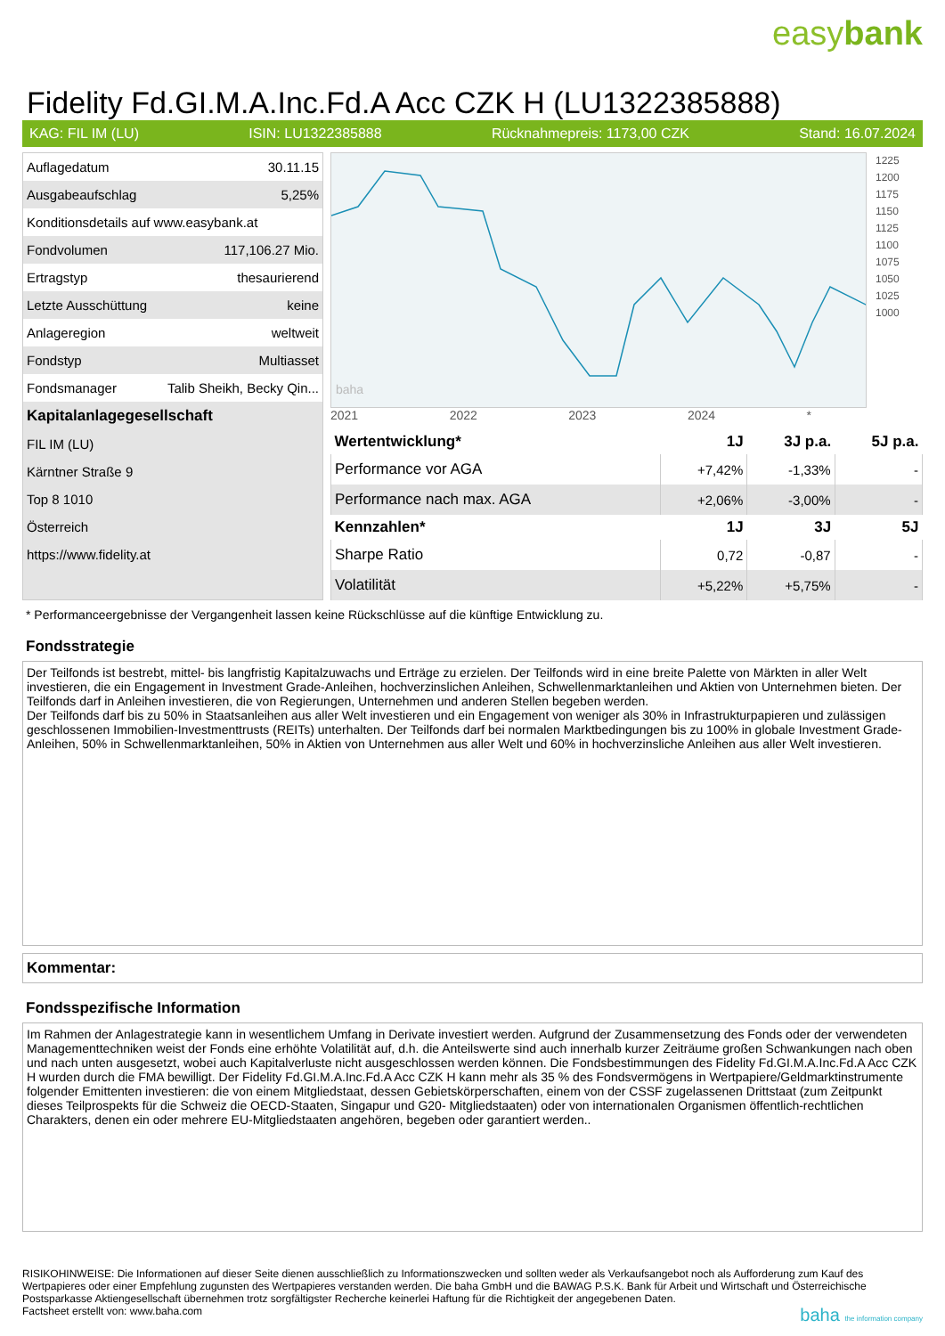easybank
Fidelity Fd.GI.M.A.Inc.Fd.A Acc CZK H (LU1322385888)
KAG: FIL IM (LU) ISIN: LU1322385888 Rücknahmepreis: 1173,00 CZK Stand: 16.07.2024
| Auflagedatum | 30.11.15 |
| Ausgabeaufschlag | 5,25% |
| Konditionsdetails auf www.easybank.at | |
| Fondvolumen | 117,106.27 Mio. |
| Ertragstyp | thesaurierend |
| Letzte Ausschüttung | keine |
| Anlageregion | weltweit |
| Fondstyp | Multiasset |
| Fondsmanager | Talib Sheikh, Becky Qin... |
| Kapitalanlagegesellschaft | |
| FIL IM (LU) | |
| Kärntner Straße 9 | |
| Top 8 1010 | |
| Österreich | |
| https://www.fidelity.at | |
baha
1225
1200
1175
1150
1125
1100
1075
1050
1025
1000
2021 2022 2023 2024 *
| Wertentwicklung* | 1J | 3J p.a. | 5J p.a. |
| --- | --- | --- | --- |
| Performance vor AGA | +7,42% | -1,33% | - |
| Performance nach max. AGA | +2,06% | -3,00% | - |
| Kennzahlen* | 1J | 3J | 5J |
| Sharpe Ratio | 0,72 | -0,87 | - |
| Volatilität | +5,22% | +5,75% | - |
* Performanceergebnisse der Vergangenheit lassen keine Rückschlüsse auf die künftige Entwicklung zu.
Fondsstrategie
Der Teilfonds ist bestrebt, mittel- bis langfristig Kapitalzuwachs und Erträge zu erzielen. Der Teilfonds wird in eine breite Palette von Märkten in aller Welt investieren, die ein Engagement in Investment Grade-Anleihen, hochverzinslichen Anleihen, Schwellenmarktanleihen und Aktien von Unternehmen bieten. Der Teilfonds darf in Anleihen investieren, die von Regierungen, Unternehmen und anderen Stellen begeben werden.
Der Teilfonds darf bis zu 50% in Staatsanleihen aus aller Welt investieren und ein Engagement von weniger als 30% in Infrastrukturpapieren und zulässigen geschlossenen Immobilien-Investmenttrusts (REITs) unterhalten. Der Teilfonds darf bei normalen Marktbedingungen bis zu 100% in globale Investment Grade- Anleihen, 50% in Schwellenmarktanleihen, 50% in Aktien von Unternehmen aus aller Welt und 60% in hochverzinsliche Anleihen aus aller Welt investieren.
Kommentar:
Fondsspezifische Information
Im Rahmen der Anlagestrategie kann in wesentlichem Umfang in Derivate investiert werden. Aufgrund der Zusammensetzung des Fonds oder der verwendeten Managementtechniken weist der Fonds eine erhöhte Volatilität auf, d.h. die Anteilswerte sind auch innerhalb kurzer Zeiträume großen Schwankungen nach oben und nach unten ausgesetzt, wobei auch Kapitalverluste nicht ausgeschlossen werden können. Die Fondsbestimmungen des Fidelity Fd.GI.M.A.Inc.Fd.A Acc CZK H wurden durch die FMA bewilligt. Der Fidelity Fd.GI.M.A.Inc.Fd.A Acc CZK H kann mehr als 35 % des Fondsvermögens in Wertpapiere/Geldmarktinstrumente folgender Emittenten investieren: die von einem Mitgliedstaat, dessen Gebietskörperschaften, einem von der CSSF zugelassenen Drittstaat (zum Zeitpunkt dieses Teilprospekts für die Schweiz die OECD-Staaten, Singapur und G20- Mitgliedstaaten) oder von internationalen Organismen öffentlich-rechtlichen Charakters, denen ein oder mehrere EU-Mitgliedstaaten angehören, begeben oder garantiert werden..
RISIKOHINWEISE: Die Informationen auf dieser Seite dienen ausschließlich zu Informationszwecken und sollten weder als Verkaufsangebot noch als Aufforderung zum Kauf des Wertpapieres oder einer Empfehlung zugunsten des Wertpapieres verstanden werden. Die baha GmbH und die BAWAG P.S.K. Bank für Arbeit und Wirtschaft und Österreichische Postsparkasse Aktiengesellschaft übernehmen trotz sorgfältigster Recherche keinerlei Haftung für die Richtigkeit der angegebenen Daten.
Factsheet erstellt von: www.baha.com baha the information company